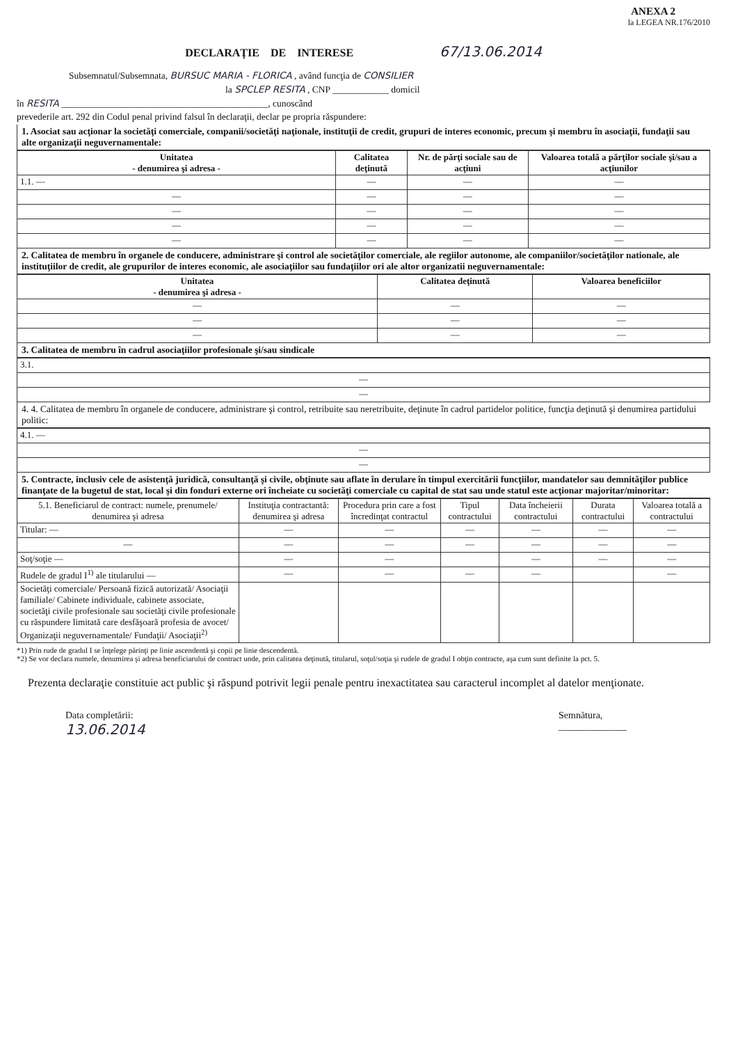ANEXA 2
la LEGEA NR.176/2010
DECLARAŢIE DE INTERESE 67/13.06.2014
Subsemnatul/Subsemnata, BURSUC MARIA - FLORICA , având funcţia de CONSILIER
la SPCLEP RESITA , CNP ____________ domicil
în RESITA ____________________________________________, cunoscând
prevederile art. 292 din Codul penal privind falsul în declaraţii, declar pe propria răspundere:
1. Asociat sau acţionar la societăţi comerciale, companii/societăţi naţionale, instituţii de credit, grupuri de interes economic, precum şi membru în asociaţii, fundaţii sau alte organizaţii neguvernamentale:
| Unitatea - denumirea şi adresa - | Calitatea deţinută | Nr. de părţi sociale sau de acţiuni | Valoarea totală a părţilor sociale şi/sau a acţiunilor |
| --- | --- | --- | --- |
| 1.1. — | — | — | — |
| — | — | — | — |
| — | — | — | — |
| — | — | — | — |
| — | — | — | — |
2. Calitatea de membru în organele de conducere, administrare şi control ale societăţilor comerciale, ale regiilor autonome, ale companiilor/societăţilor nationale, ale instituţiilor de credit, ale grupurilor de interes economic, ale asociaţiilor sau fundaţiilor ori ale altor organizatii neguvernamentale:
| Unitatea - denumirea şi adresa - | Calitatea deţinută | Valoarea beneficiilor |
| --- | --- | --- |
| — | — | — |
| — | — | — |
| — | — | — |
3. Calitatea de membru în cadrul asociaţiilor profesionale şi/sau sindicale
| 3.1. |
| — |
| — |
4. 4. Calitatea de membru în organele de conducere, administrare şi control, retribuite sau neretribuite, deţinute în cadrul partidelor politice, funcţia deţinută şi denumirea partidului politic:
| 4.1. — |
| — |
| — |
5. Contracte, inclusiv cele de asistenţă juridică, consultanţă şi civile, obţinute sau aflate în derulare în timpul exercitării funcţiilor, mandatelor sau demnităţilor publice finanţate de la bugetul de stat, local şi din fonduri externe ori încheiate cu societăţi comerciale cu capital de stat sau unde statul este acţionar majoritar/minoritar:
| 5.1. Beneficiarul de contract: numele, prenumele/ denumirea şi adresa | Instituţia contractantă: denumirea şi adresa | Procedura prin care a fost încredinţat contractul | Tipul contractului | Data încheierii contractului | Durata contractului | Valoarea totală a contractului |
| --- | --- | --- | --- | --- | --- | --- |
| Titular: — | — | — | — | — | — | — |
| — | — | — | — | — | — | — |
| Soţ/soţie — | — | — | | — | — | — |
| Rudele de gradul I<sup>1)</sup> ale titularului — | — | — | — | — | | — |
| Societăţi comerciale/ Persoană fizică autorizată/ Asociaţii familiale/ Cabinete individuale, cabinete associate, societăţi civile profesionale sau societăţi civile profesionale cu răspundere limitată care desfăşoară profesia de avocet/ Organizaţii neguvernamentale/ Fundaţii/ Asociaţii<sup>2)</sup> | | | | | | |
*1) Prin rude de gradul I se înţelege părinţi pe linie ascendentă şi copii pe linie descendentă.
*2) Se vor declara numele, denumirea şi adresa beneficiarului de contract unde, prin calitatea deţinută, titularul, soţul/soţia şi rudele de gradul I obţin contracte, aşa cum sunt definite la pct. 5.
Prezenta declaraţie constituie act public şi răspund potrivit legii penale pentru inexactitatea sau caracterul incomplet al datelor menţionate.
Data completării:
13.06.2014
Semnătura,
______________